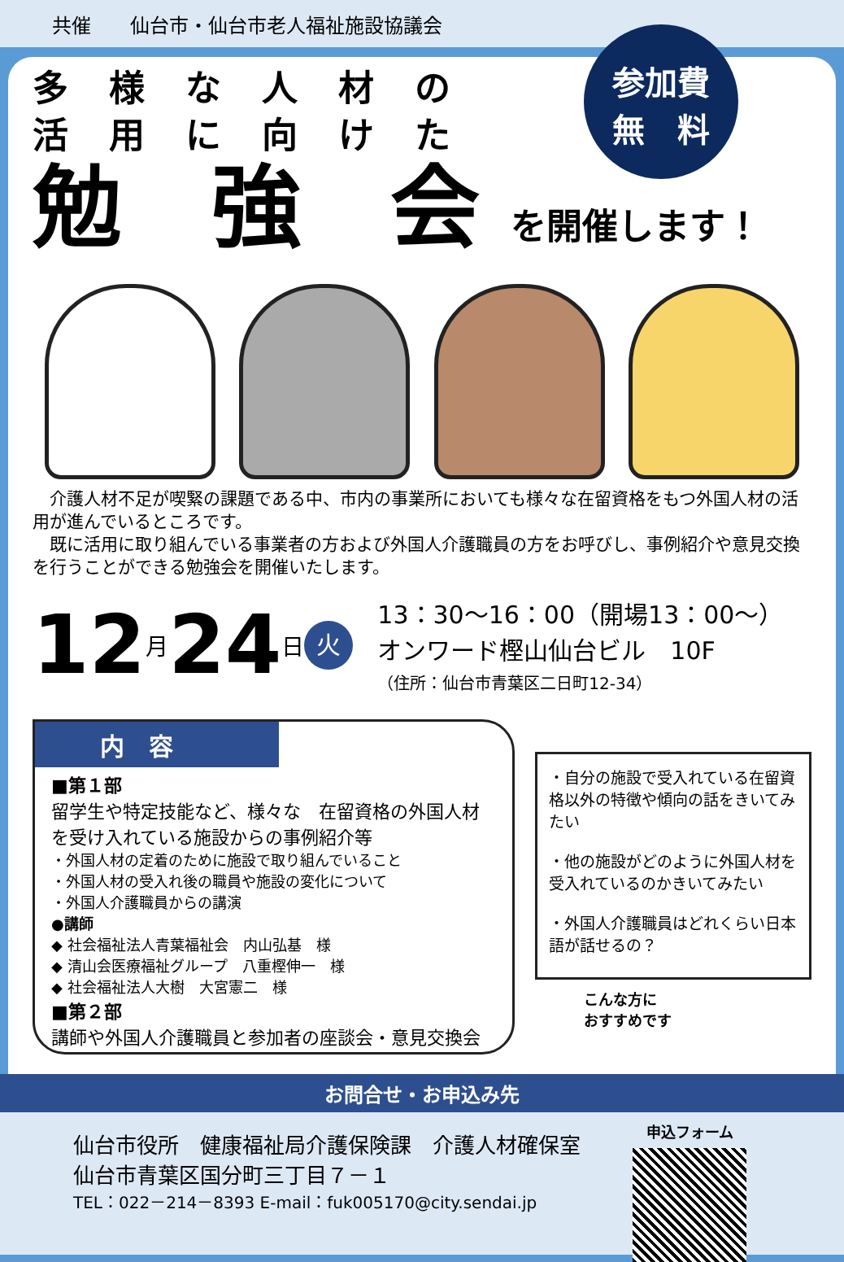共催　　仙台市・仙台市老人福祉施設協議会
参加費
無　料
多様な人材の
活用に向けた
勉　強　会 を開催します！
　介護人材不足が喫緊の課題である中、市内の事業所においても様々な在留資格をもつ外国人材の活用が進んでいるところです。
　既に活用に取り組んでいる事業者の方および外国人介護職員の方をお呼びし、事例紹介や意見交換を行うことができる勉強会を開催いたします。
12 月 24 日 火
13：30～16：00（開場13：00～）
オンワード樫山仙台ビル　10F
（住所：仙台市青葉区二日町12-34）
内　容
■第１部
留学生や特定技能など、様々な　在留資格の外国人材を受け入れている施設からの事例紹介等
・外国人材の定着のために施設で取り組んでいること
・外国人材の受入れ後の職員や施設の変化について
・外国人介護職員からの講演
●講師
◆ 社会福祉法人青葉福祉会　内山弘基　様
◆ 清山会医療福祉グループ　八重樫伸一　様
◆ 社会福祉法人大樹　大宮憲二　様
■第２部
講師や外国人介護職員と参加者の座談会・意見交換会
・自分の施設で受入れている在留資格以外の特徴や傾向の話をきいてみたい
・他の施設がどのように外国人材を受入れているのかきいてみたい
・外国人介護職員はどれくらい日本語が話せるの？
こんな方に
おすすめです
お問合せ・お申込み先
仙台市役所　健康福祉局介護保険課　介護人材確保室
仙台市青葉区国分町三丁目７－１
TEL：022－214－8393 E-mail：fuk005170@city.sendai.jp
申込フォーム